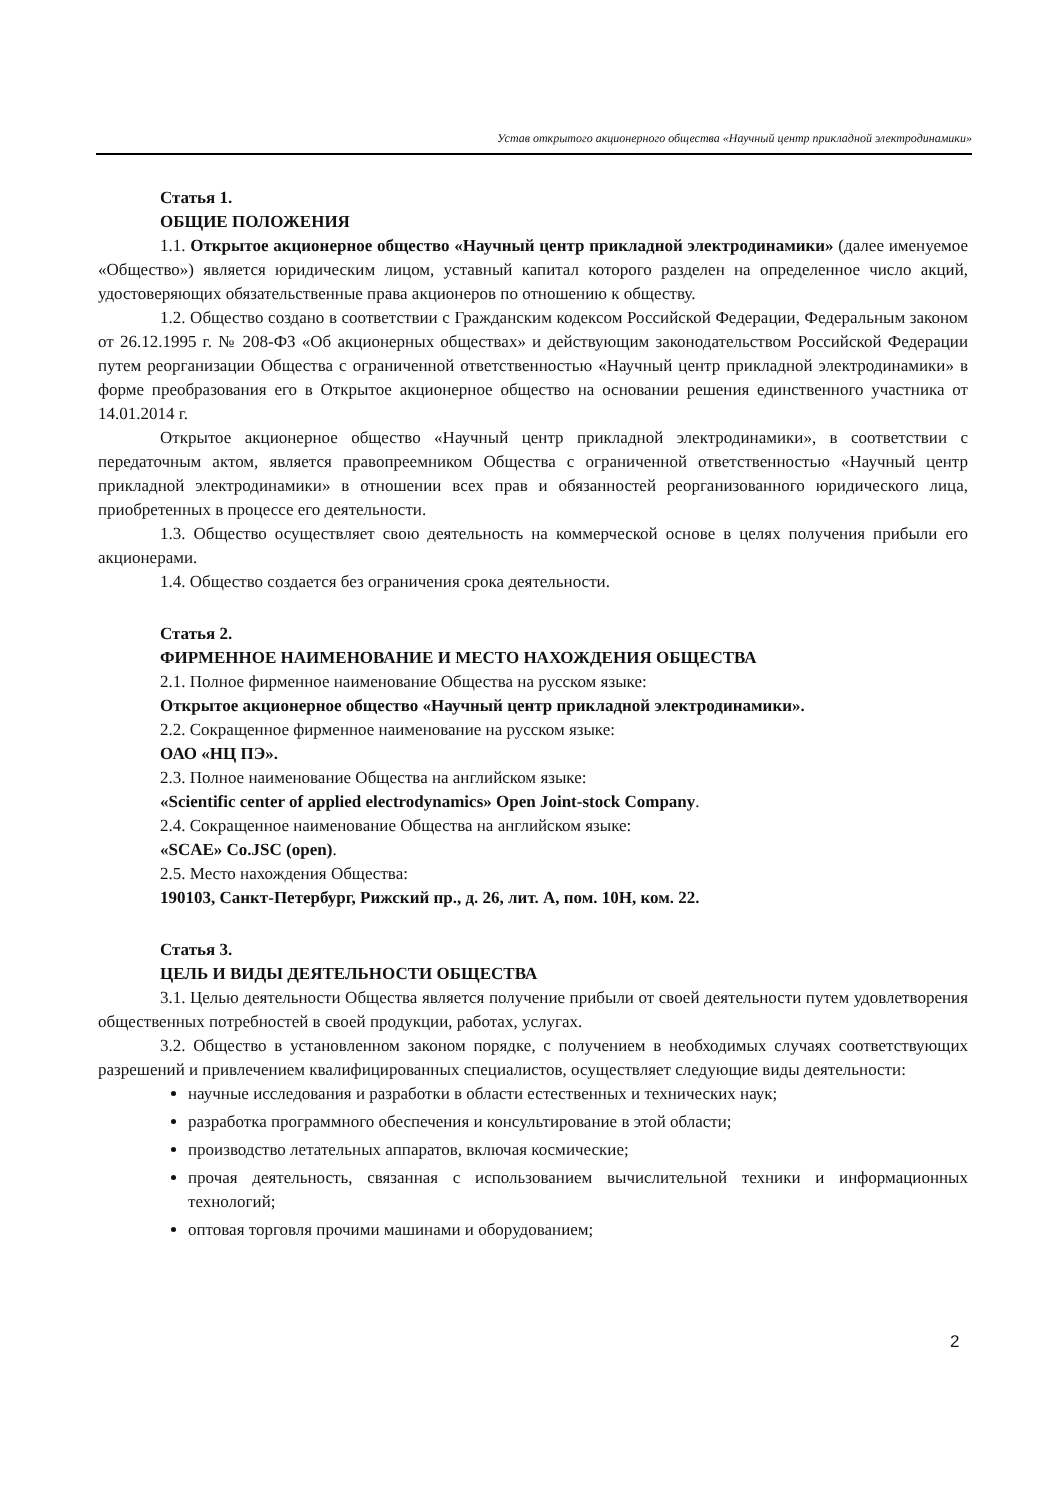Устав открытого акционерного общества «Научный центр прикладной электродинамики»
Статья 1.
ОБЩИЕ ПОЛОЖЕНИЯ
1.1. Открытое акционерное общество «Научный центр прикладной электродинамики» (далее именуемое «Общество») является юридическим лицом, уставный капитал которого разделен на определенное число акций, удостоверяющих обязательственные права акционеров по отношению к обществу.
1.2. Общество создано в соответствии с Гражданским кодексом Российской Федерации, Федеральным законом от 26.12.1995 г. № 208-ФЗ «Об акционерных обществах» и действующим законодательством Российской Федерации путем реорганизации Общества с ограниченной ответственностью «Научный центр прикладной электродинамики» в форме преобразования его в Открытое акционерное общество на основании решения единственного участника от 14.01.2014 г.
Открытое акционерное общество «Научный центр прикладной электродинамики», в соответствии с передаточным актом, является правопреемником Общества с ограниченной ответственностью «Научный центр прикладной электродинамики» в отношении всех прав и обязанностей реорганизованного юридического лица, приобретенных в процессе его деятельности.
1.3. Общество осуществляет свою деятельность на коммерческой основе в целях получения прибыли его акционерами.
1.4. Общество создается без ограничения срока деятельности.
Статья 2.
ФИРМЕННОЕ НАИМЕНОВАНИЕ И МЕСТО НАХОЖДЕНИЯ ОБЩЕСТВА
2.1. Полное фирменное наименование Общества на русском языке:
Открытое акционерное общество «Научный центр прикладной электродинамики».
2.2. Сокращенное фирменное наименование на русском языке:
ОАО «НЦ ПЭ».
2.3. Полное наименование Общества на английском языке:
«Scientific center of applied electrodynamics» Open Joint-stock Company.
2.4. Сокращенное наименование Общества на английском языке:
«SCAE» Co.JSC (open).
2.5. Место нахождения Общества:
190103, Санкт-Петербург, Рижский пр., д. 26, лит. А, пом. 10Н, ком. 22.
Статья 3.
ЦЕЛЬ И ВИДЫ ДЕЯТЕЛЬНОСТИ ОБЩЕСТВА
3.1. Целью деятельности Общества является получение прибыли от своей деятельности путем удовлетворения общественных потребностей в своей продукции, работах, услугах.
3.2. Общество в установленном законом порядке, с получением в необходимых случаях соответствующих разрешений и привлечением квалифицированных специалистов, осуществляет следующие виды деятельности:
научные исследования и разработки в области естественных и технических наук;
разработка программного обеспечения и консультирование в этой области;
производство летательных аппаратов, включая космические;
прочая деятельность, связанная с использованием вычислительной техники и информационных технологий;
оптовая торговля прочими машинами и оборудованием;
2